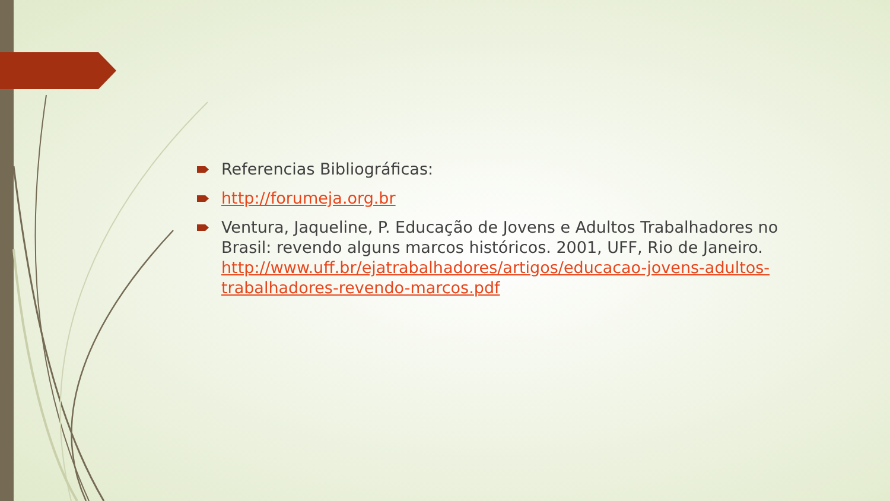Referencias Bibliográficas:
http://forumeja.org.br
Ventura, Jaqueline, P. Educação de Jovens e Adultos Trabalhadores no Brasil: revendo alguns marcos históricos. 2001, UFF, Rio de Janeiro. http://www.uff.br/ejatrabalhadores/artigos/educacao-jovens-adultos-trabalhadores-revendo-marcos.pdf